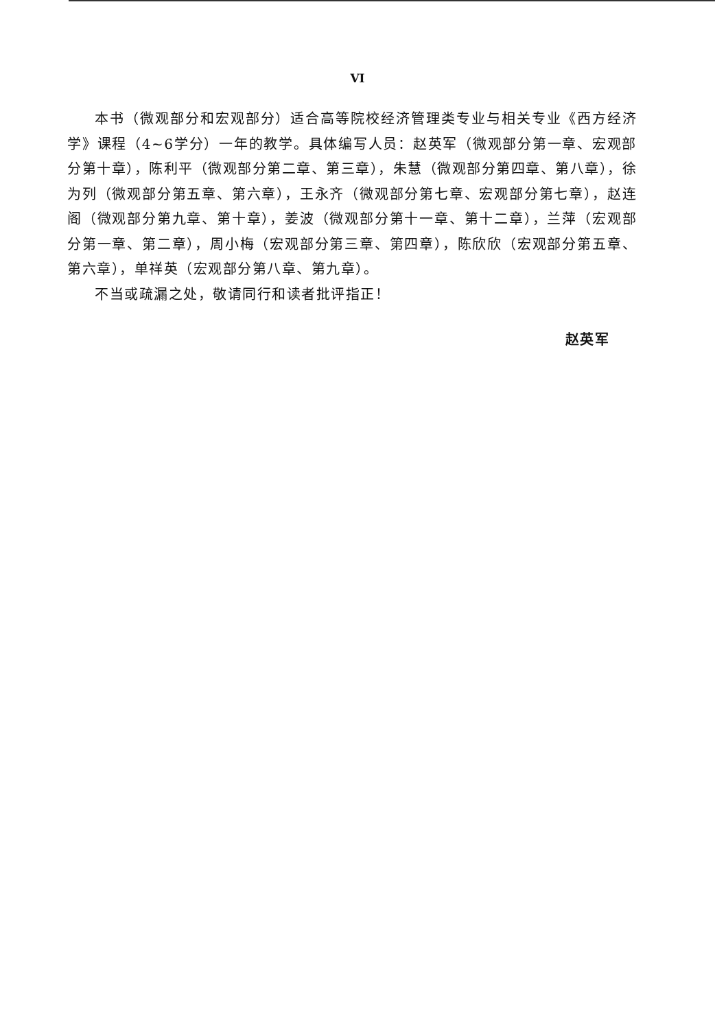VI
本书（微观部分和宏观部分）适合高等院校经济管理类专业与相关专业《西方经济学》课程（4~6学分）一年的教学。具体编写人员：赵英军（微观部分第一章、宏观部分第十章），陈利平（微观部分第二章、第三章），朱慧（微观部分第四章、第八章），徐为列（微观部分第五章、第六章），王永齐（微观部分第七章、宏观部分第七章），赵连阁（微观部分第九章、第十章），姜波（微观部分第十一章、第十二章），兰萍（宏观部分第一章、第二章），周小梅（宏观部分第三章、第四章），陈欣欣（宏观部分第五章、第六章），单祥英（宏观部分第八章、第九章）。
不当或疏漏之处，敬请同行和读者批评指正！
赵英军